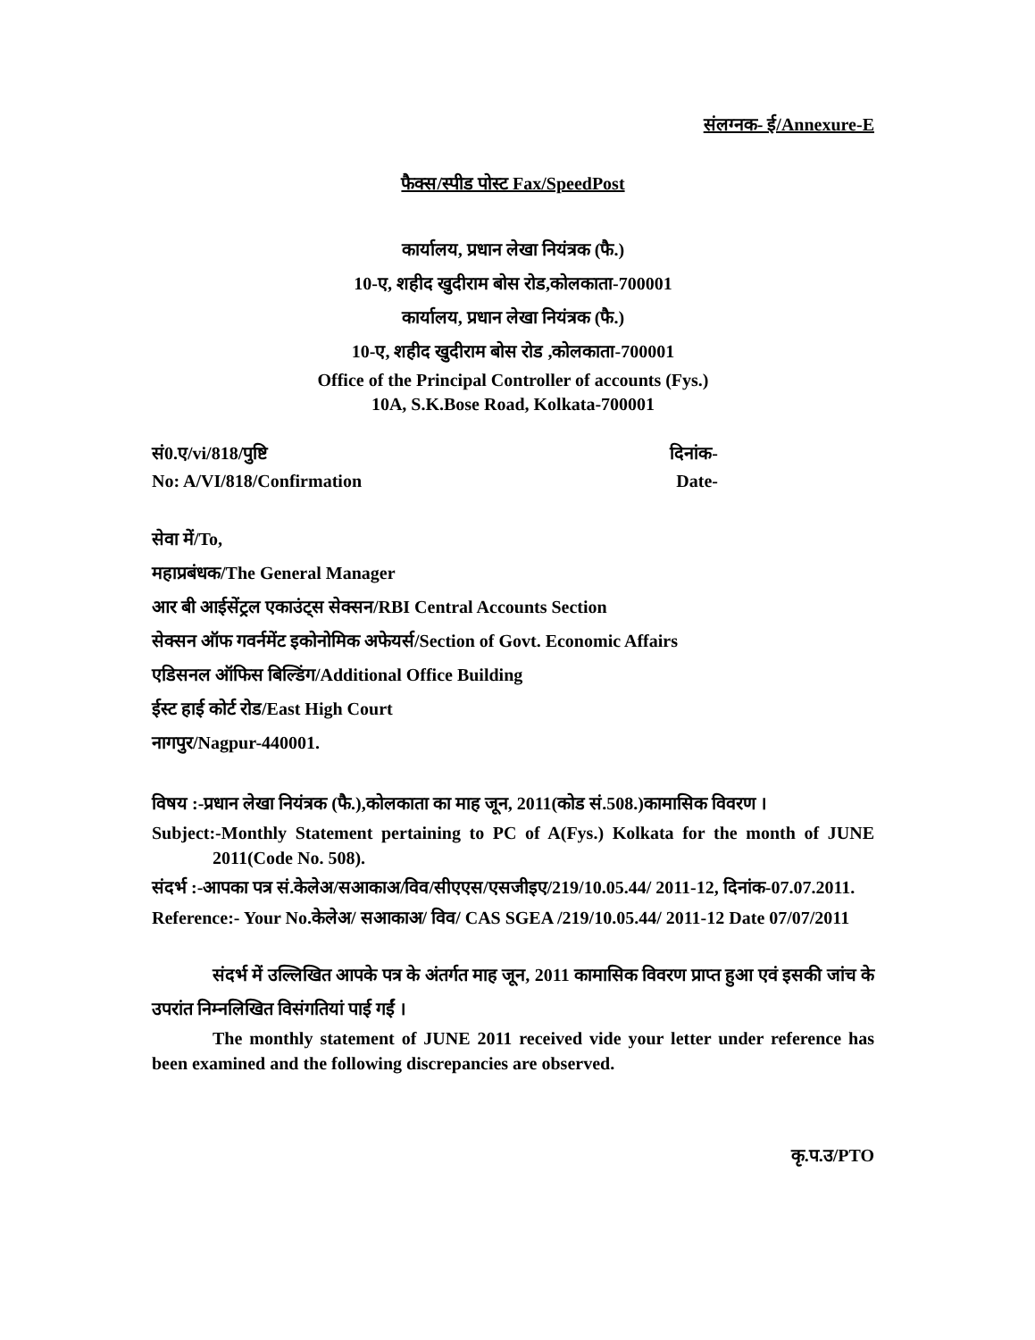संलग्नक- ई/Annexure-E
फैक्स/स्पीड पोस्ट Fax/SpeedPost
कार्यालय, प्रधान लेखा नियंत्रक (फै.)
10-ए, शहीद खुदीराम बोस रोड,कोलकाता-700001
कार्यालय, प्रधान लेखा नियंत्रक (फै.)
10-ए, शहीद खुदीराम बोस रोड ,कोलकाता-700001
Office of the Principal Controller of accounts (Fys.)
10A, S.K.Bose Road, Kolkata-700001
सं0.ए/vi/818/पुष्टि दिनांक-
No: A/VI/818/Confirmation Date-
सेवा में/To,
महाप्रबंधक/The General Manager
आर बी आईसेंट्रल एकाउंट्स सेक्सन/RBI Central Accounts Section
सेक्सन ऑफ गवर्नमेंट इकोनोमिक अफेयर्स/Section of Govt. Economic Affairs
एडिसनल ऑफिस बिल्डिंग/Additional Office Building
ईस्ट हाई कोर्ट रोड/East High Court
नागपुर/Nagpur-440001.
विषय :-प्रधान लेखा नियंत्रक (फै.),कोलकाता का माह जून, 2011(कोड सं.508.)कामासिक विवरण ।
Subject:-Monthly Statement pertaining to PC of A(Fys.) Kolkata for the month of JUNE 2011(Code No. 508).
संदर्भ :-आपका पत्र सं.केलेअ/सआकाअ/विव/सीएएस/एसजीइए/219/10.05.44/ 2011-12, दिनांक-07.07.2011.
Reference:- Your No.केलेअ/ सआकाअ/ विव/ CAS SGEA /219/10.05.44/ 2011-12 Date 07/07/2011
संदर्भ में उल्लिखित आपके पत्र के अंतर्गत माह जून, 2011 कामासिक विवरण प्राप्त हुआ एवं इसकी जांच के उपरांत निम्नलिखित विसंगतियां पाई गईं ।
The monthly statement of JUNE 2011 received vide your letter under reference has been examined and the following discrepancies are observed.
कृ.प.उ/PTO